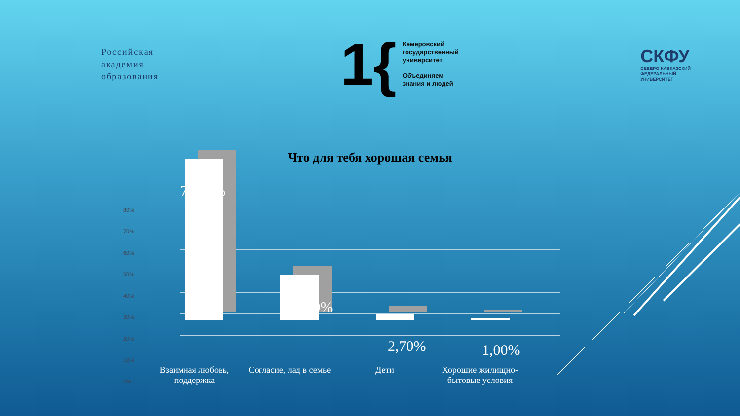Российская
академия
образования
1{
Кемеровский
государственный
университет
Объединяем
знания и людей
СКФУ
СЕВЕРО-КАВКАЗСКИЙ
ФЕДЕРАЛЬНЫЙ
УНИВЕРСИТЕТ
Что для тебя хорошая семья
80%
70%
60%
50%
40%
30%
20%
10%
0%
75,10%
21,20%
2,70% 1,00%
Взаимная любовь, поддержка
Согласие, лад в семье
Дети
Хорошие жилищно-бытовые условия